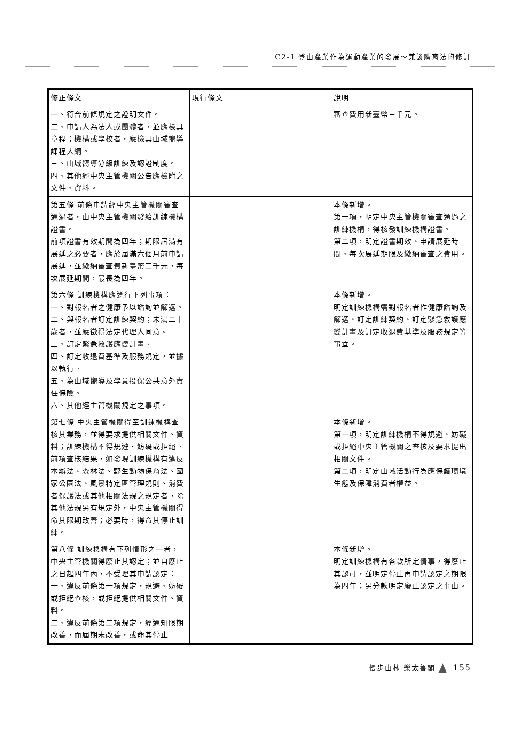C2-1 登山產業作為運動產業的發展～兼談體育法的修訂
| 修正條文 | 現行條文 | 說明 |
| --- | --- | --- |
| 一、符合前條規定之證明文件。 二、申請人為法人或團體者，並應檢具章程；機構或學校者，應檢具山域嚮導課程大綱。 三、山域嚮導分級訓練及認證制度。 四、其他經中央主管機關公告應檢附之文件、資料。 | | 審查費用新臺幣三千元。 |
| 第五條 前條申請經中央主管機關審查通過者，由中央主管機關發給訓練機構證書。 前項證書有效期間為四年；期限屆滿有展延之必要者，應於屆滿六個月前申請展延，並繳納審查費新臺幣二千元，每次展延期間，最長為四年。 | | 本條新增 。 第一項，明定中央主管機關審查通過之訓練機構，得核發訓練機構證書。 第二項，明定證書期效、申請展延時間、每次展延期限及繳納審查之費用。 |
| 第六條 訓練機構應遵行下列事項： 一、對報名者之健康予以諮詢並篩選。 二、與報名者訂定訓練契約；未滿二十歲者，並應徵得法定代理人同意。 三、訂定緊急救護應變計畫。 四、訂定收退費基準及服務規定，並據以執行。 五、為山域嚮導及學員投保公共意外責任保險。 六、其他經主管機關規定之事項。 | | 本條新增 。 明定訓練機構需對報名者作健康諮詢及篩選、訂定訓練契約、訂定緊急救護應變計畫及訂定收退費基準及服務規定等事宜。 |
| 第七條 中央主管機關得至訓練機構查核其業務，並得要求提供相關文件、資料；訓練機構不得規避、妨礙或拒絕。 前項查核結果，如發現訓練機構有違反本辦法、森林法、野生動物保育法、國家公園法、風景特定區管理規則、消費者保護法或其他相關法規之規定者，除其他法規另有規定外，中央主管機關得命其限期改善；必要時，得命其停止訓練。 | | 本條新增 。 第一項，明定訓練機構不得規避、妨礙或拒絕中央主管機關之查核及要求提出相關文件。 第二項，明定山域活動行為應保護環境生態及保障消費者權益。 |
| 第八條 訓練機構有下列情形之一者，中央主管機關得廢止其認定；並自廢止之日起四年內，不受理其申請認定： 一、違反前條第一項規定，規避、妨礙或拒絕查核，或拒絕提供相關文件、資料。 二、違反前條第二項規定，經通知限期改善，而屆期未改善，或命其停止 | | 本條新增 。 明定訓練機構有各款所定情事，得廢止其認可，並明定停止再申請認定之期限為四年；另分款明定廢止認定之事由。 |
慢步山林 樂太魯閣 155